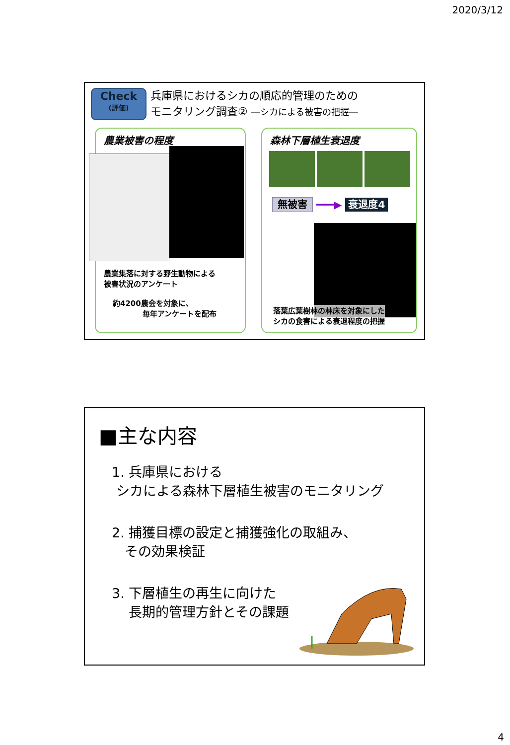2020/3/12
Check
(評価)
兵庫県におけるシカの順応的管理のための
モニタリング調査② ―シカによる被害の把握―
農業被害の程度
農業集落に対する野生動物による
被害状況のアンケート
約4200農会を対象に、
　　　　毎年アンケートを配布
森林下層植生衰退度
無被害 ━━━▶ 衰退度4
落葉広葉樹林の林床を対象にした
シカの食害による衰退程度の把握
■主な内容
1. 兵庫県における
シカによる森林下層植生被害のモニタリング
2. 捕獲目標の設定と捕獲強化の取組み、
その効果検証
3. 下層植生の再生に向けた
長期的管理方針とその課題
4